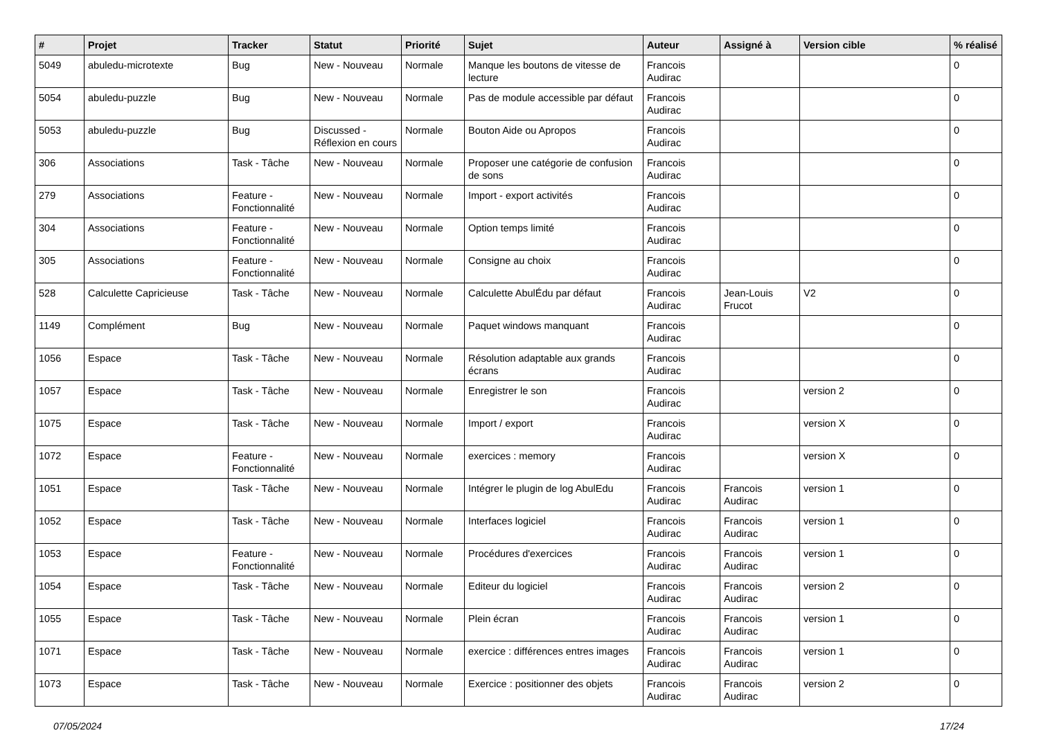| # | Projet | Tracker | Statut | Priorité | Sujet | Auteur | Assigné à | Version cible | % réalisé |
| --- | --- | --- | --- | --- | --- | --- | --- | --- | --- |
| 5049 | abuledu-microtexte | Bug | New - Nouveau | Normale | Manque les boutons de vitesse de lecture | Francois Audirac | | | 0 |
| 5054 | abuledu-puzzle | Bug | New - Nouveau | Normale | Pas de module accessible par défaut | Francois Audirac | | | 0 |
| 5053 | abuledu-puzzle | Bug | Discussed - Réflexion en cours | Normale | Bouton Aide ou Apropos | Francois Audirac | | | 0 |
| 306 | Associations | Task - Tâche | New - Nouveau | Normale | Proposer une catégorie de confusion de sons | Francois Audirac | | | 0 |
| 279 | Associations | Feature - Fonctionnalité | New - Nouveau | Normale | Import - export activités | Francois Audirac | | | 0 |
| 304 | Associations | Feature - Fonctionnalité | New - Nouveau | Normale | Option temps limité | Francois Audirac | | | 0 |
| 305 | Associations | Feature - Fonctionnalité | New - Nouveau | Normale | Consigne au choix | Francois Audirac | | | 0 |
| 528 | Calculette Capricieuse | Task - Tâche | New - Nouveau | Normale | Calculette AbulÉdu par défaut | Francois Audirac | Jean-Louis Frucot | V2 | 0 |
| 1149 | Complément | Bug | New - Nouveau | Normale | Paquet windows manquant | Francois Audirac | | | 0 |
| 1056 | Espace | Task - Tâche | New - Nouveau | Normale | Résolution adaptable aux grands écrans | Francois Audirac | | | 0 |
| 1057 | Espace | Task - Tâche | New - Nouveau | Normale | Enregistrer le son | Francois Audirac | | version 2 | 0 |
| 1075 | Espace | Task - Tâche | New - Nouveau | Normale | Import / export | Francois Audirac | | version X | 0 |
| 1072 | Espace | Feature - Fonctionnalité | New - Nouveau | Normale | exercices : memory | Francois Audirac | | version X | 0 |
| 1051 | Espace | Task - Tâche | New - Nouveau | Normale | Intégrer le plugin de log AbulEdu | Francois Audirac | Francois Audirac | version 1 | 0 |
| 1052 | Espace | Task - Tâche | New - Nouveau | Normale | Interfaces logiciel | Francois Audirac | Francois Audirac | version 1 | 0 |
| 1053 | Espace | Feature - Fonctionnalité | New - Nouveau | Normale | Procédures d'exercices | Francois Audirac | Francois Audirac | version 1 | 0 |
| 1054 | Espace | Task - Tâche | New - Nouveau | Normale | Editeur du logiciel | Francois Audirac | Francois Audirac | version 2 | 0 |
| 1055 | Espace | Task - Tâche | New - Nouveau | Normale | Plein écran | Francois Audirac | Francois Audirac | version 1 | 0 |
| 1071 | Espace | Task - Tâche | New - Nouveau | Normale | exercice : différences entres images | Francois Audirac | Francois Audirac | version 1 | 0 |
| 1073 | Espace | Task - Tâche | New - Nouveau | Normale | Exercice : positionner des objets | Francois Audirac | Francois Audirac | version 2 | 0 |
07/05/2024 17/24